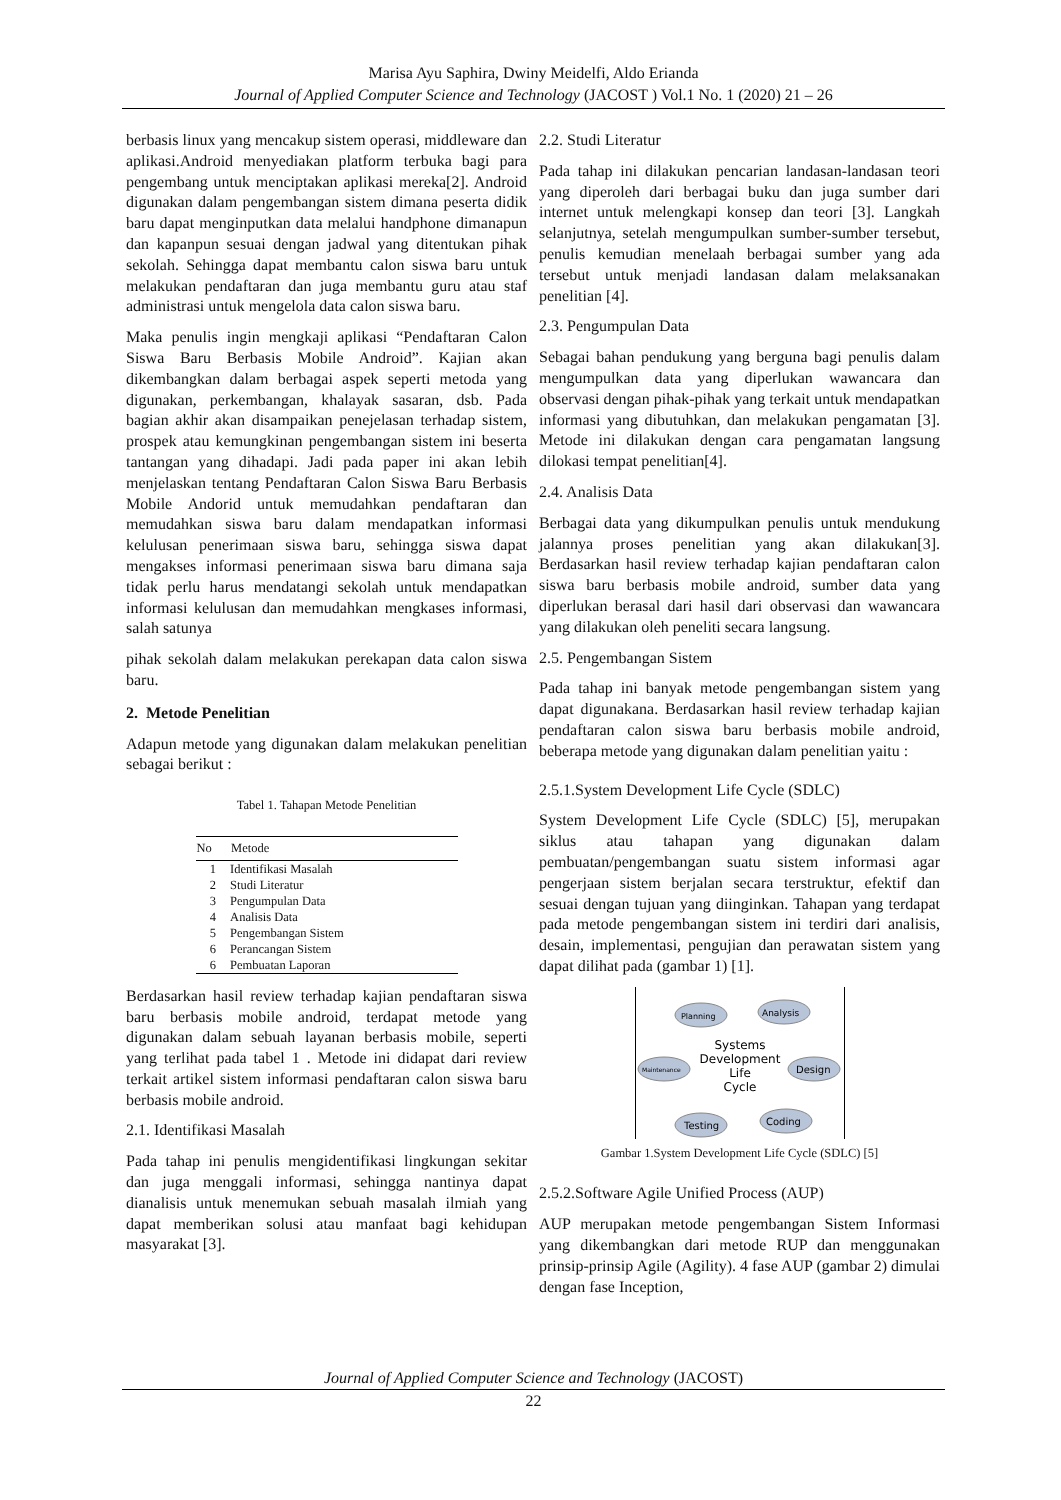Marisa Ayu Saphira, Dwiny Meidelfi, Aldo Erianda
Journal of Applied Computer Science and Technology (JACOST ) Vol.1 No. 1 (2020) 21 – 26
berbasis linux yang mencakup sistem operasi, middleware dan aplikasi.Android menyediakan platform terbuka bagi para pengembang untuk menciptakan aplikasi mereka[2]. Android digunakan dalam pengembangan sistem dimana peserta didik baru dapat menginputkan data melalui handphone dimanapun dan kapanpun sesuai dengan jadwal yang ditentukan pihak sekolah. Sehingga dapat membantu calon siswa baru untuk melakukan pendaftaran dan juga membantu guru atau staf administrasi untuk mengelola data calon siswa baru.
Maka penulis ingin mengkaji aplikasi “Pendaftaran Calon Siswa Baru Berbasis Mobile Android”. Kajian akan dikembangkan dalam berbagai aspek seperti metoda yang digunakan, perkembangan, khalayak sasaran, dsb. Pada bagian akhir akan disampaikan penejelasan terhadap sistem, prospek atau kemungkinan pengembangan sistem ini beserta tantangan yang dihadapi. Jadi pada paper ini akan lebih menjelaskan tentang Pendaftaran Calon Siswa Baru Berbasis Mobile Andorid untuk memudahkan pendaftaran dan memudahkan siswa baru dalam mendapatkan informasi kelulusan penerimaan siswa baru, sehingga siswa dapat mengakses informasi penerimaan siswa baru dimana saja tidak perlu harus mendatangi sekolah untuk mendapatkan informasi kelulusan dan memudahkan mengkases informasi, salah satunya
pihak sekolah dalam melakukan perekapan data calon siswa baru.
2. Metode Penelitian
Adapun metode yang digunakan dalam melakukan penelitian sebagai berikut :
Tabel 1. Tahapan Metode Penelitian
| No | Metode |
| --- | --- |
| 1 | Identifikasi Masalah |
| 2 | Studi Literatur |
| 3 | Pengumpulan Data |
| 4 | Analisis Data |
| 5 | Pengembangan Sistem |
| 6 | Perancangan Sistem |
| 6 | Pembuatan Laporan |
Berdasarkan hasil review terhadap kajian pendaftaran siswa baru berbasis mobile android, terdapat metode yang digunakan dalam sebuah layanan berbasis mobile, seperti yang terlihat pada tabel 1 . Metode ini didapat dari review terkait artikel sistem informasi pendaftaran calon siswa baru berbasis mobile android.
2.1. Identifikasi Masalah
Pada tahap ini penulis mengidentifikasi lingkungan sekitar dan juga menggali informasi, sehingga nantinya dapat dianalisis untuk menemukan sebuah masalah ilmiah yang dapat memberikan solusi atau manfaat bagi kehidupan masyarakat [3].
2.2. Studi Literatur
Pada tahap ini dilakukan pencarian landasan-landasan teori yang diperoleh dari berbagai buku dan juga sumber dari internet untuk melengkapi konsep dan teori [3]. Langkah selanjutnya, setelah mengumpulkan sumber-sumber tersebut, penulis kemudian menelaah berbagai sumber yang ada tersebut untuk menjadi landasan dalam melaksanakan penelitian [4].
2.3. Pengumpulan Data
Sebagai bahan pendukung yang berguna bagi penulis dalam mengumpulkan data yang diperlukan wawancara dan observasi dengan pihak-pihak yang terkait untuk mendapatkan informasi yang dibutuhkan, dan melakukan pengamatan [3]. Metode ini dilakukan dengan cara pengamatan langsung dilokasi tempat penelitian[4].
2.4. Analisis Data
Berbagai data yang dikumpulkan penulis untuk mendukung jalannya proses penelitian yang akan dilakukan[3]. Berdasarkan hasil review terhadap kajian pendaftaran calon siswa baru berbasis mobile android, sumber data yang diperlukan berasal dari hasil dari observasi dan wawancara yang dilakukan oleh peneliti secara langsung.
2.5. Pengembangan Sistem
Pada tahap ini banyak metode pengembangan sistem yang dapat digunakana. Berdasarkan hasil review terhadap kajian pendaftaran calon siswa baru berbasis mobile android, beberapa metode yang digunakan dalam penelitian yaitu :
2.5.1.System Development Life Cycle (SDLC)
System Development Life Cycle (SDLC) [5], merupakan siklus atau tahapan yang digunakan dalam pembuatan/pengembangan suatu sistem informasi agar pengerjaan sistem berjalan secara terstruktur, efektif dan sesuai dengan tujuan yang diinginkan. Tahapan yang terdapat pada metode pengembangan sistem ini terdiri dari analisis, desain, implementasi, pengujian dan perawatan sistem yang dapat dilihat pada (gambar 1) [1].
Planning
Analysis
Maintenance
Design
Testing
Coding
Systems
Development
Life
Cycle
Gambar 1.System Development Life Cycle (SDLC) [5]
2.5.2.Software Agile Unified Process (AUP)
AUP merupakan metode pengembangan Sistem Informasi yang dikembangkan dari metode RUP dan menggunakan prinsip-prinsip Agile (Agility). 4 fase AUP (gambar 2) dimulai dengan fase Inception,
Journal of Applied Computer Science and Technology (JACOST)
22